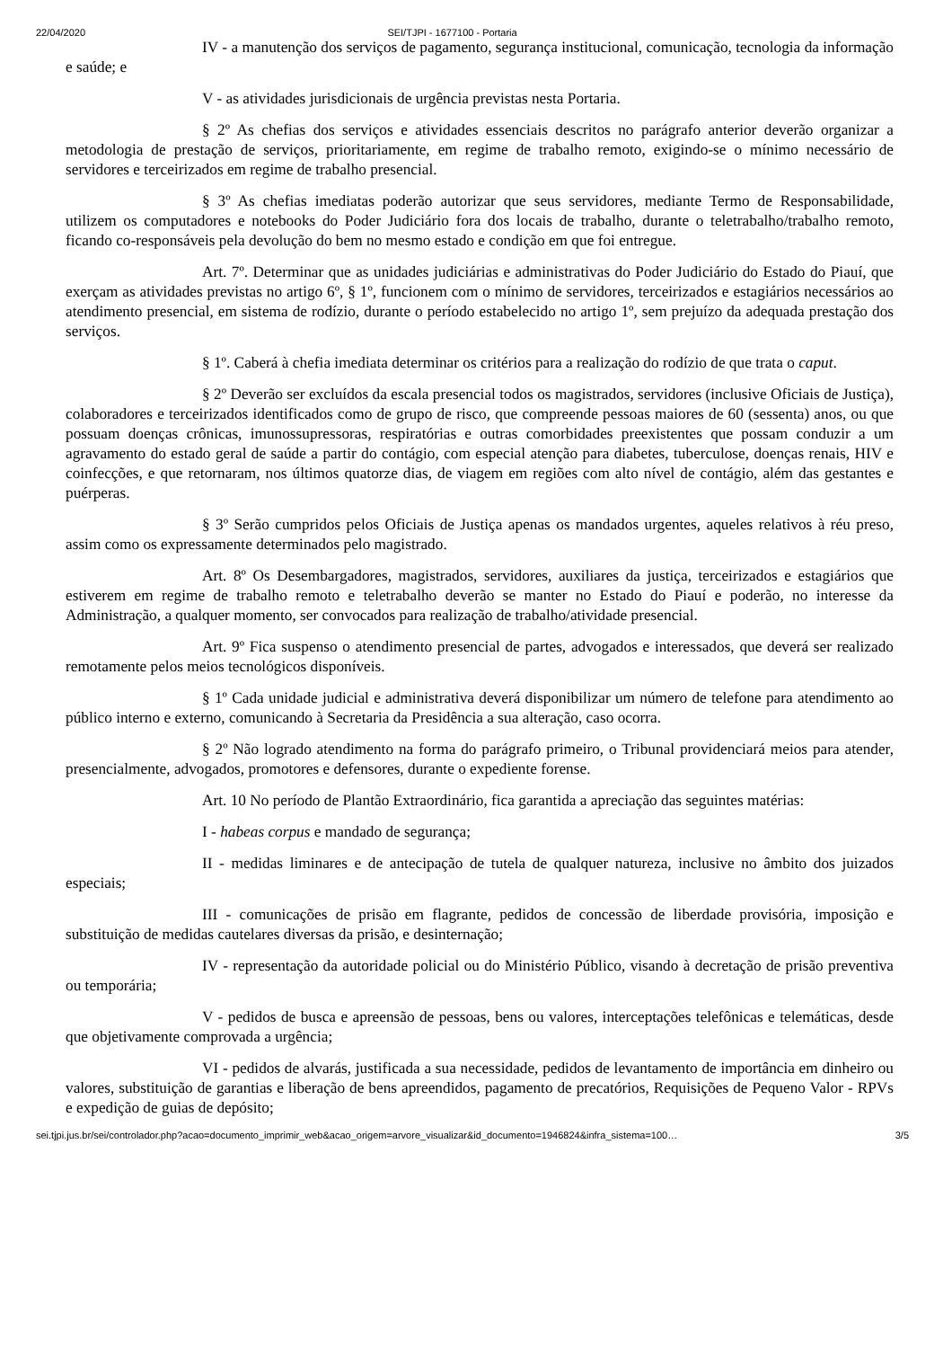22/04/2020 SEI/TJPI - 1677100 - Portaria
IV - a manutenção dos serviços de pagamento, segurança institucional, comunicação, tecnologia da informação e saúde; e
V - as atividades jurisdicionais de urgência previstas nesta Portaria.
§ 2º As chefias dos serviços e atividades essenciais descritos no parágrafo anterior deverão organizar a metodologia de prestação de serviços, prioritariamente, em regime de trabalho remoto, exigindo-se o mínimo necessário de servidores e terceirizados em regime de trabalho presencial.
§ 3º As chefias imediatas poderão autorizar que seus servidores, mediante Termo de Responsabilidade, utilizem os computadores e notebooks do Poder Judiciário fora dos locais de trabalho, durante o teletrabalho/trabalho remoto, ficando co-responsáveis pela devolução do bem no mesmo estado e condição em que foi entregue.
Art. 7º. Determinar que as unidades judiciárias e administrativas do Poder Judiciário do Estado do Piauí, que exerçam as atividades previstas no artigo 6º, § 1º, funcionem com o mínimo de servidores, terceirizados e estagiários necessários ao atendimento presencial, em sistema de rodízio, durante o período estabelecido no artigo 1º, sem prejuízo da adequada prestação dos serviços.
§ 1º. Caberá à chefia imediata determinar os critérios para a realização do rodízio de que trata o caput.
§ 2º Deverão ser excluídos da escala presencial todos os magistrados, servidores (inclusive Oficiais de Justiça), colaboradores e terceirizados identificados como de grupo de risco, que compreende pessoas maiores de 60 (sessenta) anos, ou que possuam doenças crônicas, imunossupressoras, respiratórias e outras comorbidades preexistentes que possam conduzir a um agravamento do estado geral de saúde a partir do contágio, com especial atenção para diabetes, tuberculose, doenças renais, HIV e coinfecções, e que retornaram, nos últimos quatorze dias, de viagem em regiões com alto nível de contágio, além das gestantes e puérperas.
§ 3º Serão cumpridos pelos Oficiais de Justiça apenas os mandados urgentes, aqueles relativos à réu preso, assim como os expressamente determinados pelo magistrado.
Art. 8º Os Desembargadores, magistrados, servidores, auxiliares da justiça, terceirizados e estagiários que estiverem em regime de trabalho remoto e teletrabalho deverão se manter no Estado do Piauí e poderão, no interesse da Administração, a qualquer momento, ser convocados para realização de trabalho/atividade presencial.
Art. 9º Fica suspenso o atendimento presencial de partes, advogados e interessados, que deverá ser realizado remotamente pelos meios tecnológicos disponíveis.
§ 1º Cada unidade judicial e administrativa deverá disponibilizar um número de telefone para atendimento ao público interno e externo, comunicando à Secretaria da Presidência a sua alteração, caso ocorra.
§ 2º Não logrado atendimento na forma do parágrafo primeiro, o Tribunal providenciará meios para atender, presencialmente, advogados, promotores e defensores, durante o expediente forense.
Art. 10 No período de Plantão Extraordinário, fica garantida a apreciação das seguintes matérias:
I - habeas corpus e mandado de segurança;
II - medidas liminares e de antecipação de tutela de qualquer natureza, inclusive no âmbito dos juizados especiais;
III - comunicações de prisão em flagrante, pedidos de concessão de liberdade provisória, imposição e substituição de medidas cautelares diversas da prisão, e desinternação;
IV - representação da autoridade policial ou do Ministério Público, visando à decretação de prisão preventiva ou temporária;
V - pedidos de busca e apreensão de pessoas, bens ou valores, interceptações telefônicas e telemáticas, desde que objetivamente comprovada a urgência;
VI - pedidos de alvarás, justificada a sua necessidade, pedidos de levantamento de importância em dinheiro ou valores, substituição de garantias e liberação de bens apreendidos, pagamento de precatórios, Requisições de Pequeno Valor - RPVs e expedição de guias de depósito;
sei.tjpi.jus.br/sei/controlador.php?acao=documento_imprimir_web&acao_origem=arvore_visualizar&id_documento=1946824&infra_sistema=100… 3/5